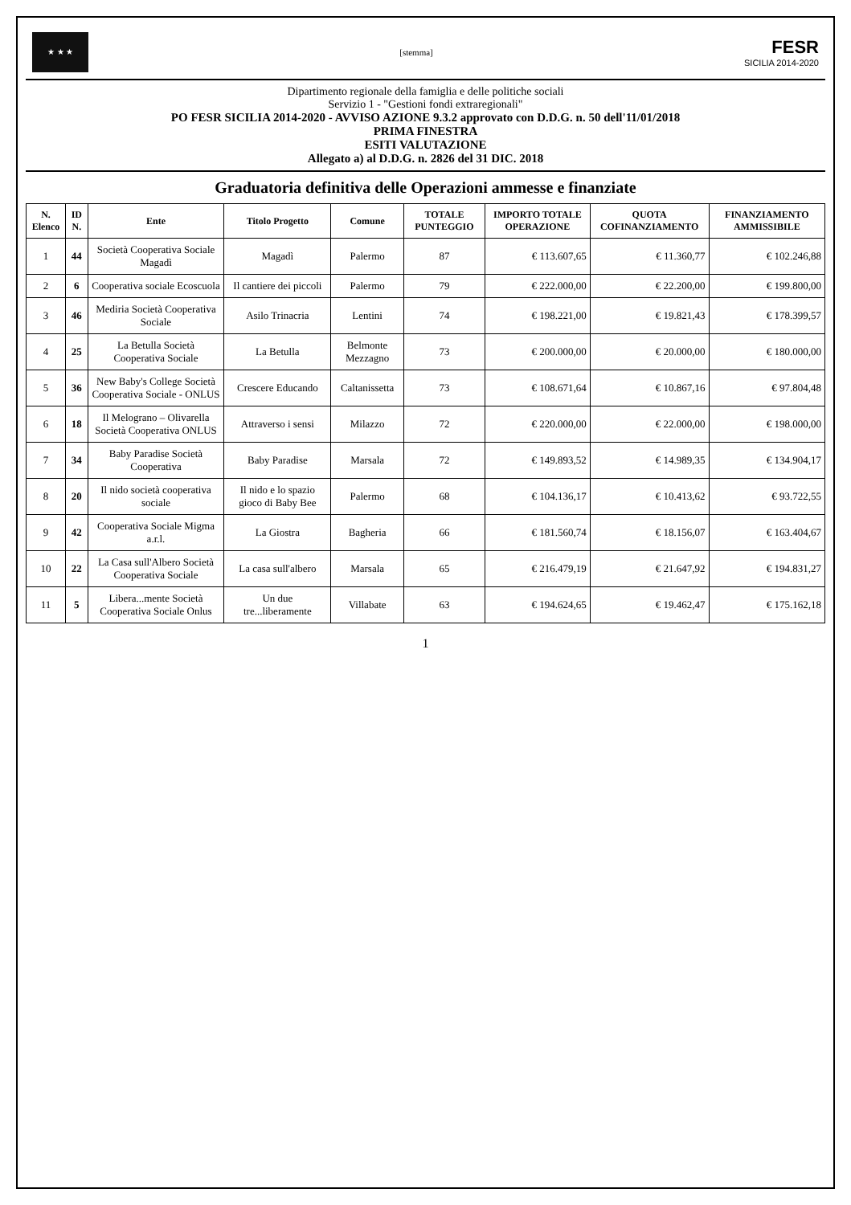★ ★ ★
[stemma]
FESR
SICILIA 2014-2020
Dipartimento regionale della famiglia e delle politiche sociali
Servizio 1 - "Gestioni fondi extraregionali"
PO FESR SICILIA 2014-2020 - AVVISO AZIONE 9.3.2 approvato con D.D.G. n. 50 dell'11/01/2018
PRIMA FINESTRA
ESITI VALUTAZIONE
Allegato a) al D.D.G. n. 2826 del 31 DIC. 2018
Graduatoria definitiva delle Operazioni ammesse e finanziate
| N. Elenco | ID N. | Ente | Titolo Progetto | Comune | TOTALE PUNTEGGIO | IMPORTO TOTALE OPERAZIONE | QUOTA COFINANZIAMENTO | FINANZIAMENTO AMMISSIBILE |
| --- | --- | --- | --- | --- | --- | --- | --- | --- |
| 1 | 44 | Società Cooperativa Sociale Magadì | Magadì | Palermo | 87 | € 113.607,65 | € 11.360,77 | € 102.246,88 |
| 2 | 6 | Cooperativa sociale Ecoscuola | Il cantiere dei piccoli | Palermo | 79 | € 222.000,00 | € 22.200,00 | € 199.800,00 |
| 3 | 46 | Mediria Società Cooperativa Sociale | Asilo Trinacria | Lentini | 74 | € 198.221,00 | € 19.821,43 | € 178.399,57 |
| 4 | 25 | La Betulla Società Cooperativa Sociale | La Betulla | Belmonte Mezzagno | 73 | € 200.000,00 | € 20.000,00 | € 180.000,00 |
| 5 | 36 | New Baby's College Società Cooperativa Sociale - ONLUS | Crescere Educando | Caltanissetta | 73 | € 108.671,64 | € 10.867,16 | € 97.804,48 |
| 6 | 18 | Il Melograno – Olivarella Società Cooperativa ONLUS | Attraverso i sensi | Milazzo | 72 | € 220.000,00 | € 22.000,00 | € 198.000,00 |
| 7 | 34 | Baby Paradise Società Cooperativa | Baby Paradise | Marsala | 72 | € 149.893,52 | € 14.989,35 | € 134.904,17 |
| 8 | 20 | Il nido società cooperativa sociale | Il nido e lo spazio gioco di Baby Bee | Palermo | 68 | € 104.136,17 | € 10.413,62 | € 93.722,55 |
| 9 | 42 | Cooperativa Sociale Migma a.r.l. | La Giostra | Bagheria | 66 | € 181.560,74 | € 18.156,07 | € 163.404,67 |
| 10 | 22 | La Casa sull'Albero Società Cooperativa Sociale | La casa sull'albero | Marsala | 65 | € 216.479,19 | € 21.647,92 | € 194.831,27 |
| 11 | 5 | Libera...mente Società Cooperativa Sociale Onlus | Un due tre...liberamente | Villabate | 63 | € 194.624,65 | € 19.462,47 | € 175.162,18 |
1